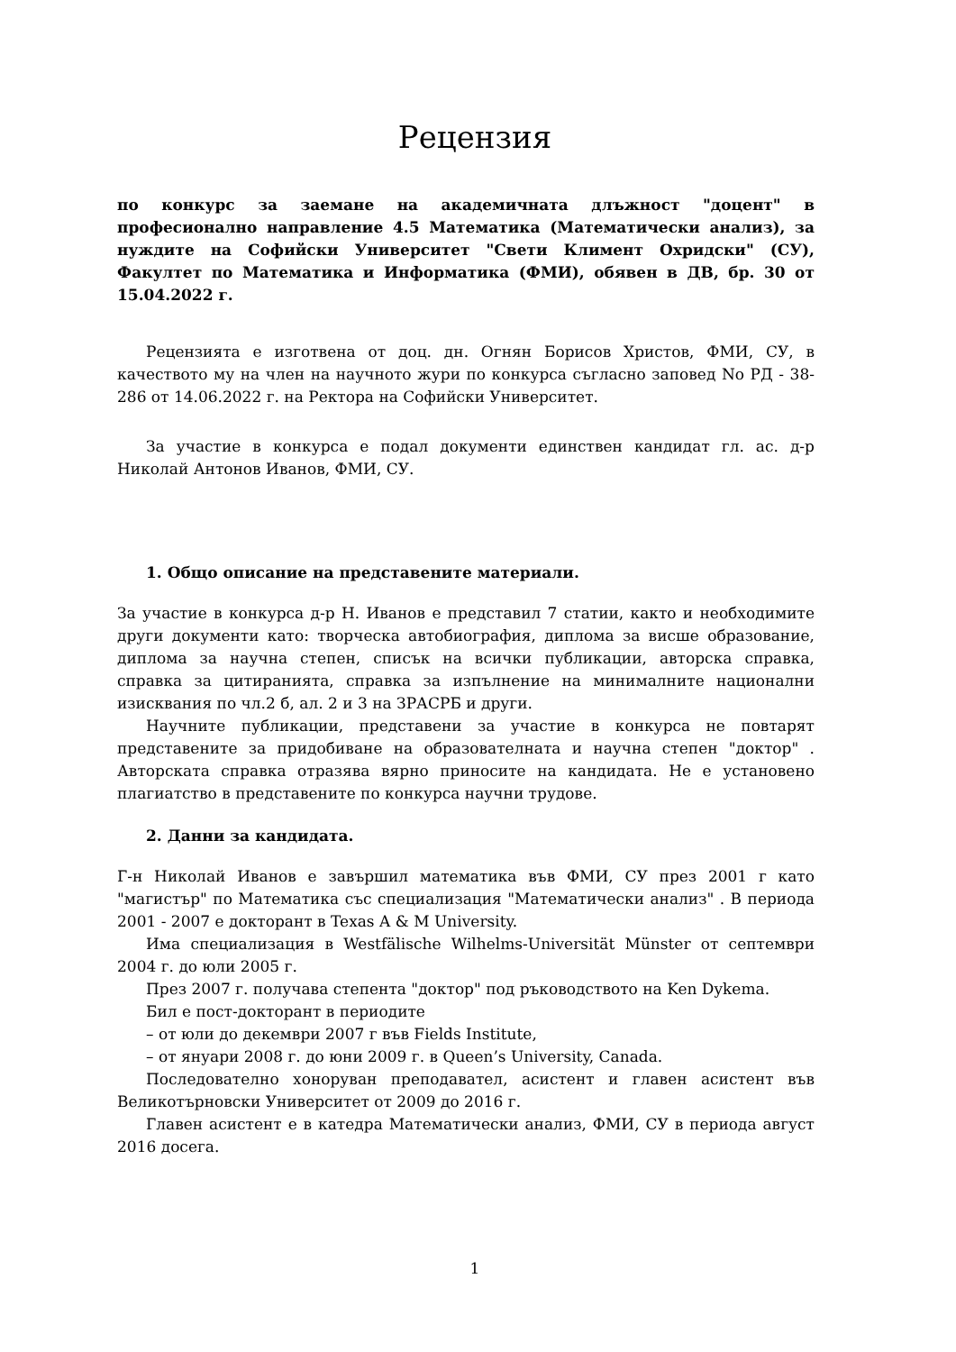Рецензия
по конкурс за заемане на академичната длъжност "доцент" в професионално направление 4.5 Математика (Математически анализ), за нуждите на Софийски Университет "Свети Климент Охридски" (СУ), Факултет по Математика и Информатика (ФМИ), обявен в ДВ, бр. 30 от 15.04.2022 г.
Рецензията е изготвена от доц. дн. Огнян Борисов Христов, ФМИ, СУ, в качеството му на член на научното жури по конкурса съгласно заповед No РД - 38-286 от 14.06.2022 г. на Ректора на Софийски Университет.
За участие в конкурса е подал документи единствен кандидат гл. ас. д-р Николай Антонов Иванов, ФМИ, СУ.
1. Общо описание на представените материали.
За участие в конкурса д-р Н. Иванов е представил 7 статии, както и необходимите други документи като: творческа автобиография, диплома за висше образование, диплома за научна степен, списък на всички публикации, авторска справка, справка за цитиранията, справка за изпълнение на минималните национални изисквания по чл.2 б, ал. 2 и 3 на ЗРАСРБ и други.
Научните публикации, представени за участие в конкурса не повтарят представените за придобиване на образователната и научна степен "доктор" . Авторската справка отразява вярно приносите на кандидата. Не е установено плагиатство в представените по конкурса научни трудове.
2. Данни за кандидата.
Г-н Николай Иванов е завършил математика във ФМИ, СУ през 2001 г като "магистър" по Математика със специализация "Математически анализ" . В периода 2001 - 2007 е докторант в Texas A & M University.
Има специализация в Westfälische Wilhelms-Universität Münster от септември 2004 г. до юли 2005 г.
През 2007 г. получава степента "доктор" под ръководството на Ken Dykema.
Бил е пост-докторант в периодите
– от юли до декември 2007 г във Fields Institute,
– от януари 2008 г. до юни 2009 г. в Queen’s University, Canada.
Последователно хоноруван преподавател, асистент и главен асистент във Великотърновски Университет от 2009 до 2016 г.
Главен асистент е в катедра Математически анализ, ФМИ, СУ в периода август 2016 досега.
1